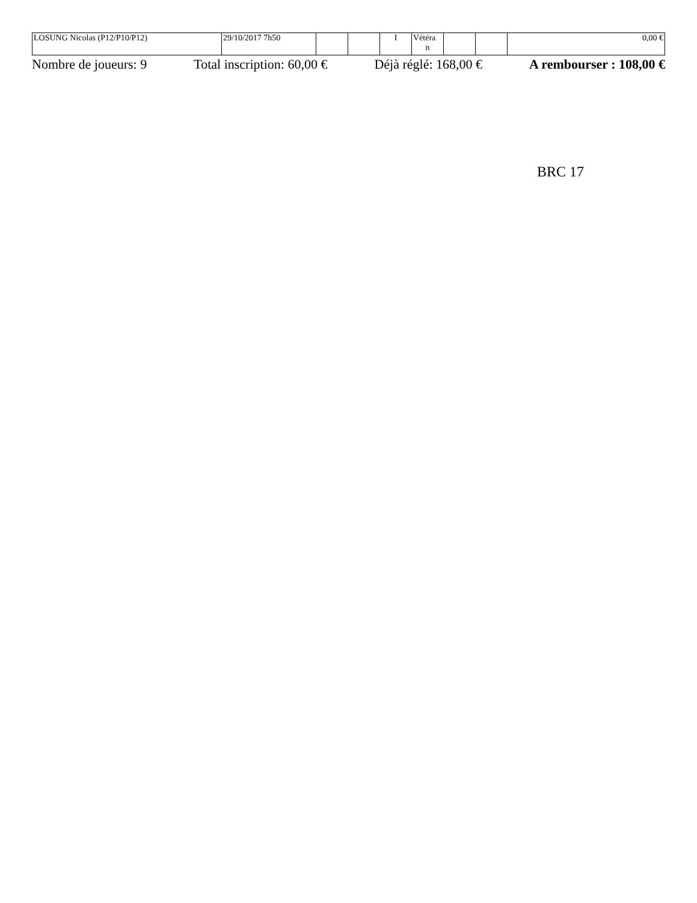| LOSUNG Nicolas (P12/P10/P12) | 29/10/2017 7h50 | | | I | Vétéra n | | | 0,00 € |
Nombre de joueurs: 9 Total inscription: 60,00 € Déjà réglé: 168,00 € A rembourser : 108,00 €
BRC 17